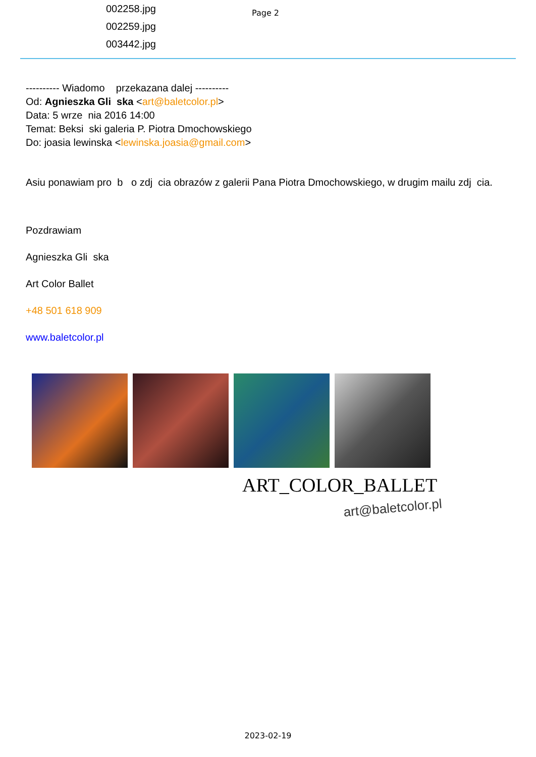002258.jpg
002259.jpg
003442.jpg
Page 2
---------- Wiadomo przekazana dalej ----------
Od: Agnieszka Gli ska <art@baletcolor.pl>
Data: 5 wrze nia 2016 14:00
Temat: Beksi ski galeria P. Piotra Dmochowskiego
Do: joasia lewinska <lewinska.joasia@gmail.com>
Asiu ponawiam pro b o zdj cia obrazów z galerii Pana Piotra Dmochowskiego, w drugim mailu zdj cia.
Pozdrawiam
Agnieszka Gli ska
Art Color Ballet
+48 501 618 909
www.baletcolor.pl
ART_COLOR_BALLET
art@baletcolor.pl
2023-02-19